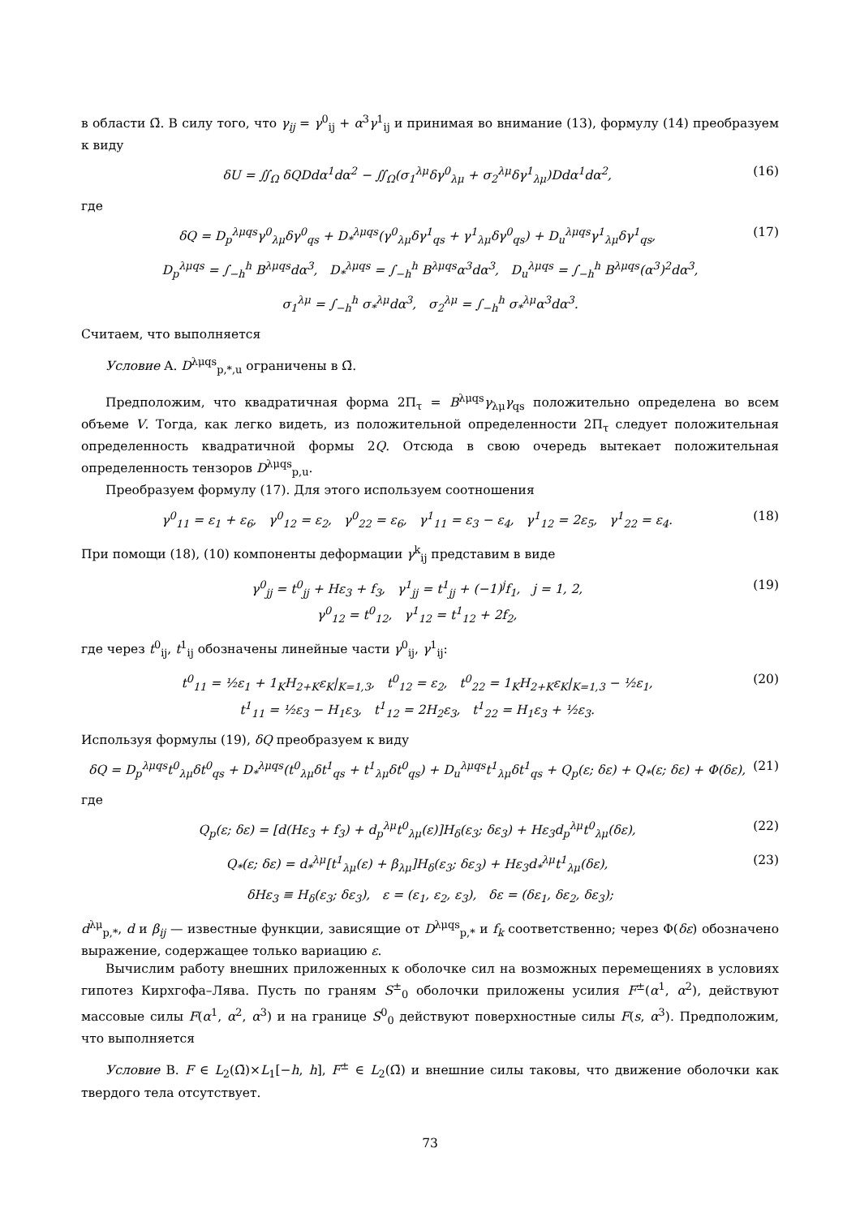в области Ω̄. В силу того, что γ<sub>ij</sub> = γ<sup>0</sup><sub>ij</sub> + α<sup>3</sup>γ<sup>1</sup><sub>ij</sub> и принимая во внимание (13), формулу (14) преобразуем к виду
δU = ∬<sub>Ω</sub> δQDdα<sup>1</sup>dα<sup>2</sup> − ∬<sub>Ω</sub>(σ<sub>1</sub><sup>λμ</sup>δγ<sup>0</sup><sub>λμ</sub> + σ<sub>2</sub><sup>λμ</sup>δγ<sup>1</sup><sub>λμ</sub>)Ddα<sup>1</sup>dα<sup>2</sup>,
(16)
где
δQ = D<sub>p</sub><sup>λμqs</sup>γ<sup>0</sup><sub>λμ</sub>δγ<sup>0</sup><sub>qs</sub> + D<sub>*</sub><sup>λμqs</sup>(γ<sup>0</sup><sub>λμ</sub>δγ<sup>1</sup><sub>qs</sub> + γ<sup>1</sup><sub>λμ</sub>δγ<sup>0</sup><sub>qs</sub>) + D<sub>u</sub><sup>λμqs</sup>γ<sup>1</sup><sub>λμ</sub>δγ<sup>1</sup><sub>qs</sub>,
(17)
D<sub>p</sub><sup>λμqs</sup> = ∫<sub>−h</sub><sup>h</sup> B<sup>λμqs</sup>dα<sup>3</sup>, D<sub>*</sub><sup>λμqs</sup> = ∫<sub>−h</sub><sup>h</sup> B<sup>λμqs</sup>α<sup>3</sup>dα<sup>3</sup>, D<sub>u</sub><sup>λμqs</sup> = ∫<sub>−h</sub><sup>h</sup> B<sup>λμqs</sup>(α<sup>3</sup>)<sup>2</sup>dα<sup>3</sup>,
σ<sub>1</sub><sup>λμ</sup> = ∫<sub>−h</sub><sup>h</sup> σ<sub>*</sub><sup>λμ</sup>dα<sup>3</sup>, σ<sub>2</sub><sup>λμ</sup> = ∫<sub>−h</sub><sup>h</sup> σ<sub>*</sub><sup>λμ</sup>α<sup>3</sup>dα<sup>3</sup>.
Считаем, что выполняется
Условие A. D<sup>λμqs</sup><sub>p,*,u</sub> ограничены в Ω̄.
Предположим, что квадратичная форма 2Π<sub>τ</sub> = B<sup>λμqs</sup>γ<sub>λμ</sub>γ<sub>qs</sub> положительно определена во всем объеме V. Тогда, как легко видеть, из положительной определенности 2Π<sub>τ</sub> следует положительная определенность квадратичной формы 2Q. Отсюда в свою очередь вытекает положительная определенность тензоров D<sup>λμqs</sup><sub>p,u</sub>.
Преобразуем формулу (17). Для этого используем соотношения
γ<sup>0</sup><sub>11</sub> = ε<sub>1</sub> + ε<sub>6</sub>, γ<sup>0</sup><sub>12</sub> = ε<sub>2</sub>, γ<sup>0</sup><sub>22</sub> = ε<sub>6</sub>, γ<sup>1</sup><sub>11</sub> = ε<sub>3</sub> − ε<sub>4</sub>, γ<sup>1</sup><sub>12</sub> = 2ε<sub>5</sub>, γ<sup>1</sup><sub>22</sub> = ε<sub>4</sub>.
(18)
При помощи (18), (10) компоненты деформации γ<sup>k</sup><sub>ij</sub> представим в виде
γ<sup>0</sup><sub>jj</sub> = t<sup>0</sup><sub>jj</sub> + Hε<sub>3</sub> + f<sub>3</sub>, γ<sup>1</sup><sub>jj</sub> = t<sup>1</sup><sub>jj</sub> + (−1)<sup>j</sup>f<sub>1</sub>, j = 1, 2,
γ<sup>0</sup><sub>12</sub> = t<sup>0</sup><sub>12</sub>, γ<sup>1</sup><sub>12</sub> = t<sup>1</sup><sub>12</sub> + 2f<sub>2</sub>,
(19)
где через t<sup>0</sup><sub>ij</sub>, t<sup>1</sup><sub>ij</sub> обозначены линейные части γ<sup>0</sup><sub>ij</sub>, γ<sup>1</sup><sub>ij</sub>:
t<sup>0</sup><sub>11</sub> = ½ε<sub>1</sub> + 1<sub>K</sub>H<sub>2+K</sub>ε<sub>K</sub>|<sub>K=1,3</sub>, t<sup>0</sup><sub>12</sub> = ε<sub>2</sub>, t<sup>0</sup><sub>22</sub> = 1<sub>K</sub>H<sub>2+K</sub>ε<sub>K</sub>|<sub>K=1,3</sub> − ½ε<sub>1</sub>,
t<sup>1</sup><sub>11</sub> = ½ε<sub>3</sub> − H<sub>1</sub>ε<sub>3</sub>, t<sup>1</sup><sub>12</sub> = 2H<sub>2</sub>ε<sub>3</sub>, t<sup>1</sup><sub>22</sub> = H<sub>1</sub>ε<sub>3</sub> + ½ε<sub>3</sub>.
(20)
Используя формулы (19), δQ преобразуем к виду
δQ = D<sub>p</sub><sup>λμqs</sup>t<sup>0</sup><sub>λμ</sub>δt<sup>0</sup><sub>qs</sub> + D<sub>*</sub><sup>λμqs</sup>(t<sup>0</sup><sub>λμ</sub>δt<sup>1</sup><sub>qs</sub> + t<sup>1</sup><sub>λμ</sub>δt<sup>0</sup><sub>qs</sub>) + D<sub>u</sub><sup>λμqs</sup>t<sup>1</sup><sub>λμ</sub>δt<sup>1</sup><sub>qs</sub> + Q<sub>p</sub>(ε; δε) + Q<sub>*</sub>(ε; δε) + Φ(δε),
(21)
где
Q<sub>p</sub>(ε; δε) = [d(Hε<sub>3</sub> + f<sub>3</sub>) + d<sub>p</sub><sup>λμ</sup>t<sup>0</sup><sub>λμ</sub>(ε)]H<sub>δ</sub>(ε<sub>3</sub>; δε<sub>3</sub>) + Hε<sub>3</sub>d<sub>p</sub><sup>λμ</sup>t<sup>0</sup><sub>λμ</sub>(δε),
(22)
Q<sub>*</sub>(ε; δε) = d<sub>*</sub><sup>λμ</sup>[t<sup>1</sup><sub>λμ</sub>(ε) + β<sub>λμ</sub>]H<sub>δ</sub>(ε<sub>3</sub>; δε<sub>3</sub>) + Hε<sub>3</sub>d<sub>*</sub><sup>λμ</sup>t<sup>1</sup><sub>λμ</sub>(δε),
(23)
δHε<sub>3</sub> ≡ H<sub>δ</sub>(ε<sub>3</sub>; δε<sub>3</sub>), ε = (ε<sub>1</sub>, ε<sub>2</sub>, ε<sub>3</sub>), δε = (δε<sub>1</sub>, δε<sub>2</sub>, δε<sub>3</sub>);
d<sup>λμ</sup><sub>p,*</sub>, d и β<sub>ij</sub> — известные функции, зависящие от D<sup>λμqs</sup><sub>p,*</sub> и f<sub>k</sub> соответственно; через Φ(δε) обозначено выражение, содержащее только вариацию ε.
Вычислим работу внешних приложенных к оболочке сил на возможных перемещениях в условиях гипотез Кирхгофа–Лява. Пусть по граням S<sup>±</sup><sub>0</sub> оболочки приложены усилия F<sup>±</sup>(α<sup>1</sup>, α<sup>2</sup>), действуют массовые силы F(α<sup>1</sup>, α<sup>2</sup>, α<sup>3</sup>) и на границе S<sup>0</sup><sub>0</sub> действуют поверхностные силы F(s, α<sup>3</sup>). Предположим, что выполняется
Условие B. F ∈ L<sub>2</sub>(Ω̄)×L<sub>1</sub>[−h, h], F<sup>±</sup> ∈ L<sub>2</sub>(Ω̄) и внешние силы таковы, что движение оболочки как твердого тела отсутствует.
73